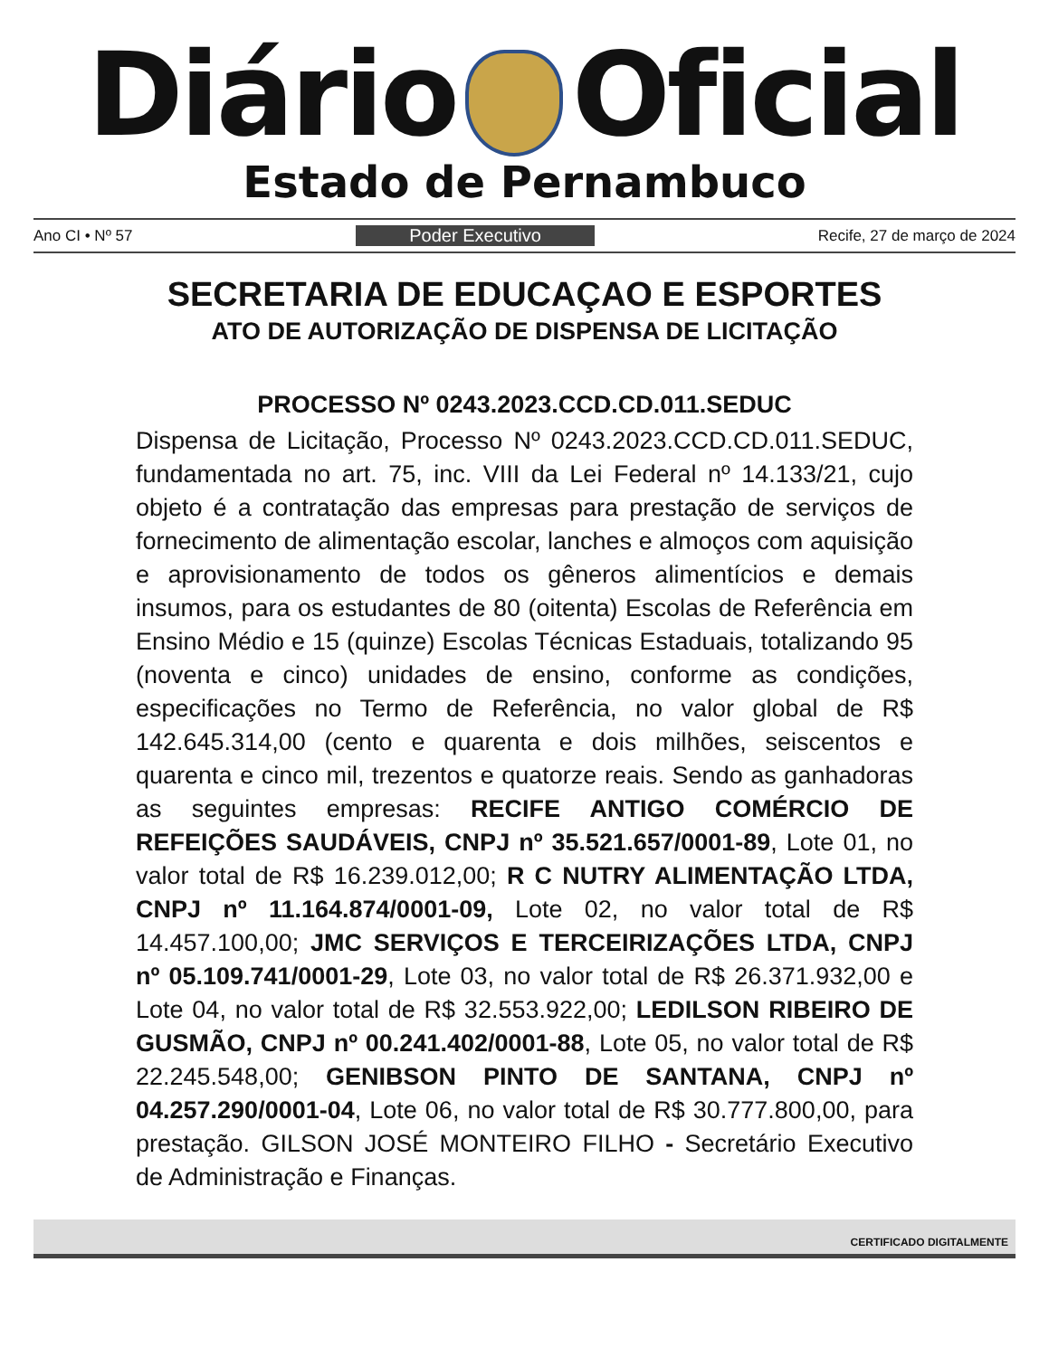Diário Oficial
Estado de Pernambuco
Ano CI • Nº 57 Poder Executivo Recife, 27 de março de 2024
SECRETARIA DE EDUCAÇAO E ESPORTES
ATO DE AUTORIZAÇÃO DE DISPENSA DE LICITAÇÃO
PROCESSO Nº 0243.2023.CCD.CD.011.SEDUC
Dispensa de Licitação, Processo Nº 0243.2023.CCD.CD.011.SEDUC, fundamentada no art. 75, inc. VIII da Lei Federal nº 14.133/21, cujo objeto é a contratação das empresas para prestação de serviços de fornecimento de alimentação escolar, lanches e almoços com aquisição e aprovisionamento de todos os gêneros alimentícios e demais insumos, para os estudantes de 80 (oitenta) Escolas de Referência em Ensino Médio e 15 (quinze) Escolas Técnicas Estaduais, totalizando 95 (noventa e cinco) unidades de ensino, conforme as condições, especificações no Termo de Referência, no valor global de R$ 142.645.314,00 (cento e quarenta e dois milhões, seiscentos e quarenta e cinco mil, trezentos e quatorze reais. Sendo as ganhadoras as seguintes empresas: RECIFE ANTIGO COMÉRCIO DE REFEIÇÕES SAUDÁVEIS, CNPJ nº 35.521.657/0001-89, Lote 01, no valor total de R$ 16.239.012,00; R C NUTRY ALIMENTAÇÃO LTDA, CNPJ nº 11.164.874/0001-09, Lote 02, no valor total de R$ 14.457.100,00; JMC SERVIÇOS E TERCEIRIZAÇÕES LTDA, CNPJ nº 05.109.741/0001-29, Lote 03, no valor total de R$ 26.371.932,00 e Lote 04, no valor total de R$ 32.553.922,00; LEDILSON RIBEIRO DE GUSMÃO, CNPJ nº 00.241.402/0001-88, Lote 05, no valor total de R$ 22.245.548,00; GENIBSON PINTO DE SANTANA, CNPJ nº 04.257.290/0001-04, Lote 06, no valor total de R$ 30.777.800,00, para prestação. GILSON JOSÉ MONTEIRO FILHO - Secretário Executivo de Administração e Finanças.
CERTIFICADO DIGITALMENTE